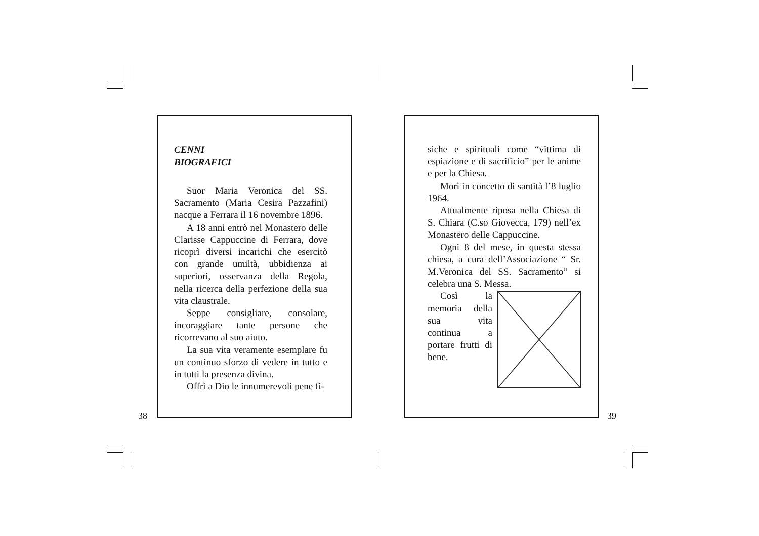CENNI
BIOGRAFICI
Suor Maria Veronica del SS. Sacramento (Maria Cesira Pazzafini) nacque a Ferrara il 16 novembre 1896.
A 18 anni entrò nel Monastero delle Clarisse Cappuccine di Ferrara, dove ricoprì diversi incarichi che esercitò con grande umiltà, ubbidienza ai superiori, osservanza della Regola, nella ricerca della perfezione della sua vita claustrale.
Seppe consigliare, consolare, incoraggiare tante persone che ricorrevano al suo aiuto.
La sua vita veramente esemplare fu un continuo sforzo di vedere in tutto e in tutti la presenza divina.
Offrì a Dio le innumerevoli pene fi-
38
siche e spirituali come “vittima di espiazione e di sacrificio” per le anime e per la Chiesa.
Morì in concetto di santità l’8 luglio 1964.
Attualmente riposa nella Chiesa di S. Chiara (C.so Giovecca, 179) nell’ex Monastero delle Cappuccine.
Ogni 8 del mese, in questa stessa chiesa, a cura dell’Associazione “ Sr. M.Veronica del SS. Sacramento” si celebra una S. Messa.
Così la memoria della sua vita continua a portare frutti di bene.
39